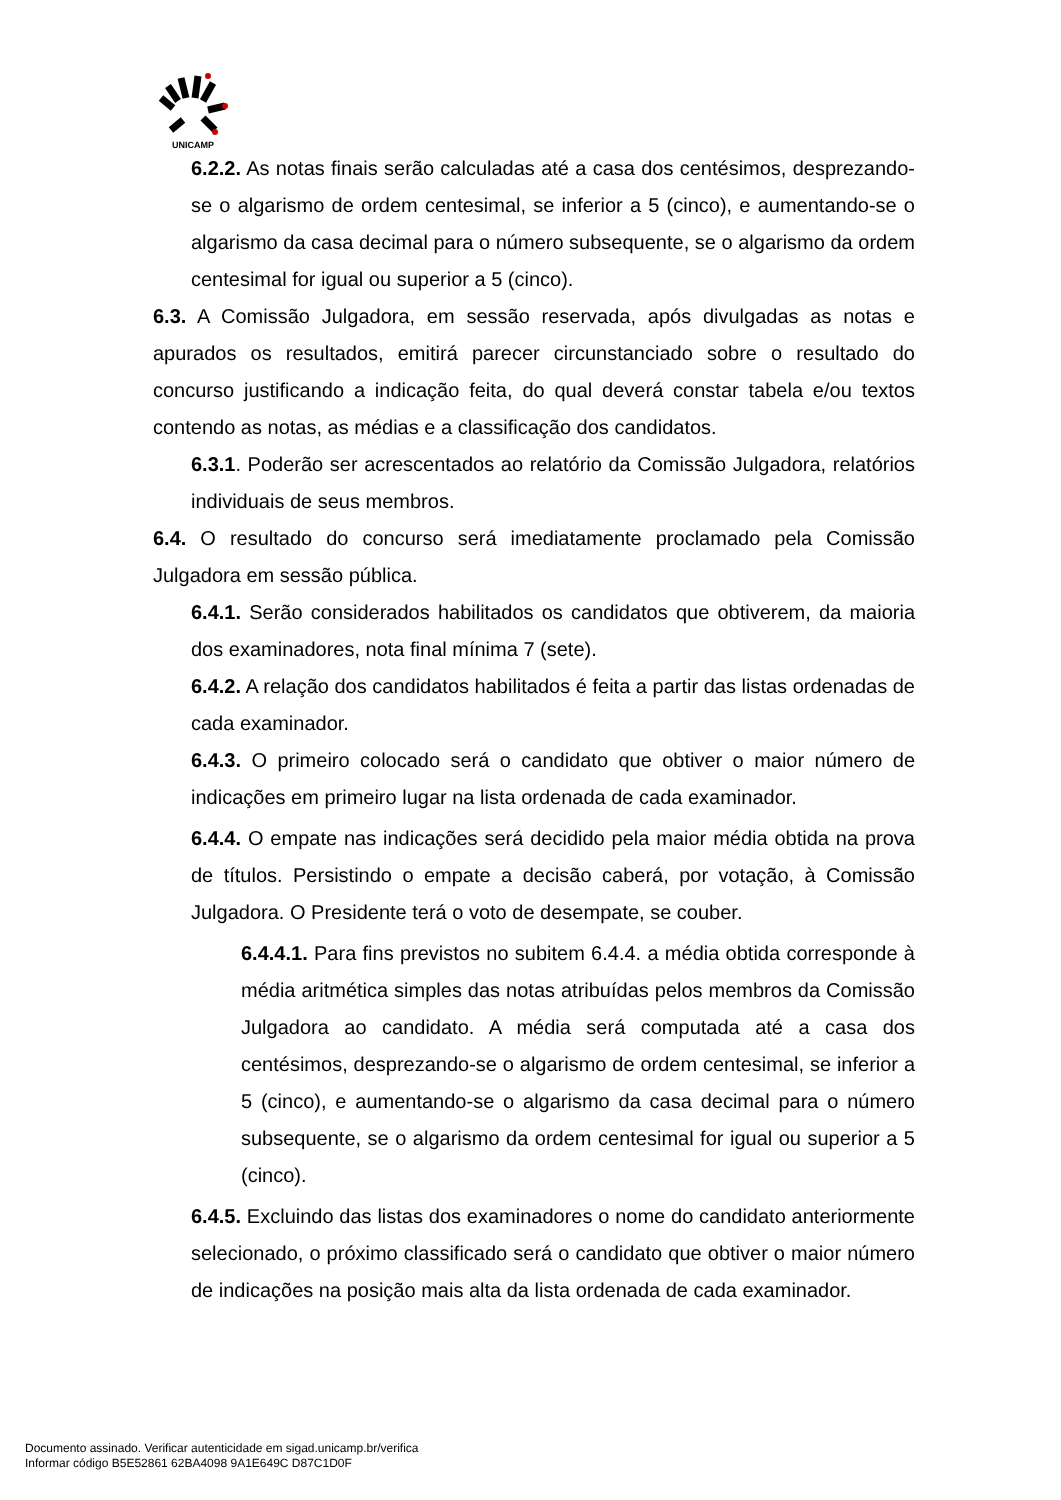UNICAMP
6.2.2. As notas finais serão calculadas até a casa dos centésimos, desprezando-se o algarismo de ordem centesimal, se inferior a 5 (cinco), e aumentando-se o algarismo da casa decimal para o número subsequente, se o algarismo da ordem centesimal for igual ou superior a 5 (cinco).
6.3. A Comissão Julgadora, em sessão reservada, após divulgadas as notas e apurados os resultados, emitirá parecer circunstanciado sobre o resultado do concurso justificando a indicação feita, do qual deverá constar tabela e/ou textos contendo as notas, as médias e a classificação dos candidatos.
6.3.1. Poderão ser acrescentados ao relatório da Comissão Julgadora, relatórios individuais de seus membros.
6.4. O resultado do concurso será imediatamente proclamado pela Comissão Julgadora em sessão pública.
6.4.1. Serão considerados habilitados os candidatos que obtiverem, da maioria dos examinadores, nota final mínima 7 (sete).
6.4.2. A relação dos candidatos habilitados é feita a partir das listas ordenadas de cada examinador.
6.4.3. O primeiro colocado será o candidato que obtiver o maior número de indicações em primeiro lugar na lista ordenada de cada examinador.
6.4.4. O empate nas indicações será decidido pela maior média obtida na prova de títulos. Persistindo o empate a decisão caberá, por votação, à Comissão Julgadora. O Presidente terá o voto de desempate, se couber.
6.4.4.1. Para fins previstos no subitem 6.4.4. a média obtida corresponde à média aritmética simples das notas atribuídas pelos membros da Comissão Julgadora ao candidato. A média será computada até a casa dos centésimos, desprezando-se o algarismo de ordem centesimal, se inferior a 5 (cinco), e aumentando-se o algarismo da casa decimal para o número subsequente, se o algarismo da ordem centesimal for igual ou superior a 5 (cinco).
6.4.5. Excluindo das listas dos examinadores o nome do candidato anteriormente selecionado, o próximo classificado será o candidato que obtiver o maior número de indicações na posição mais alta da lista ordenada de cada examinador.
Documento assinado. Verificar autenticidade em sigad.unicamp.br/verifica
Informar código B5E52861 62BA4098 9A1E649C D87C1D0F